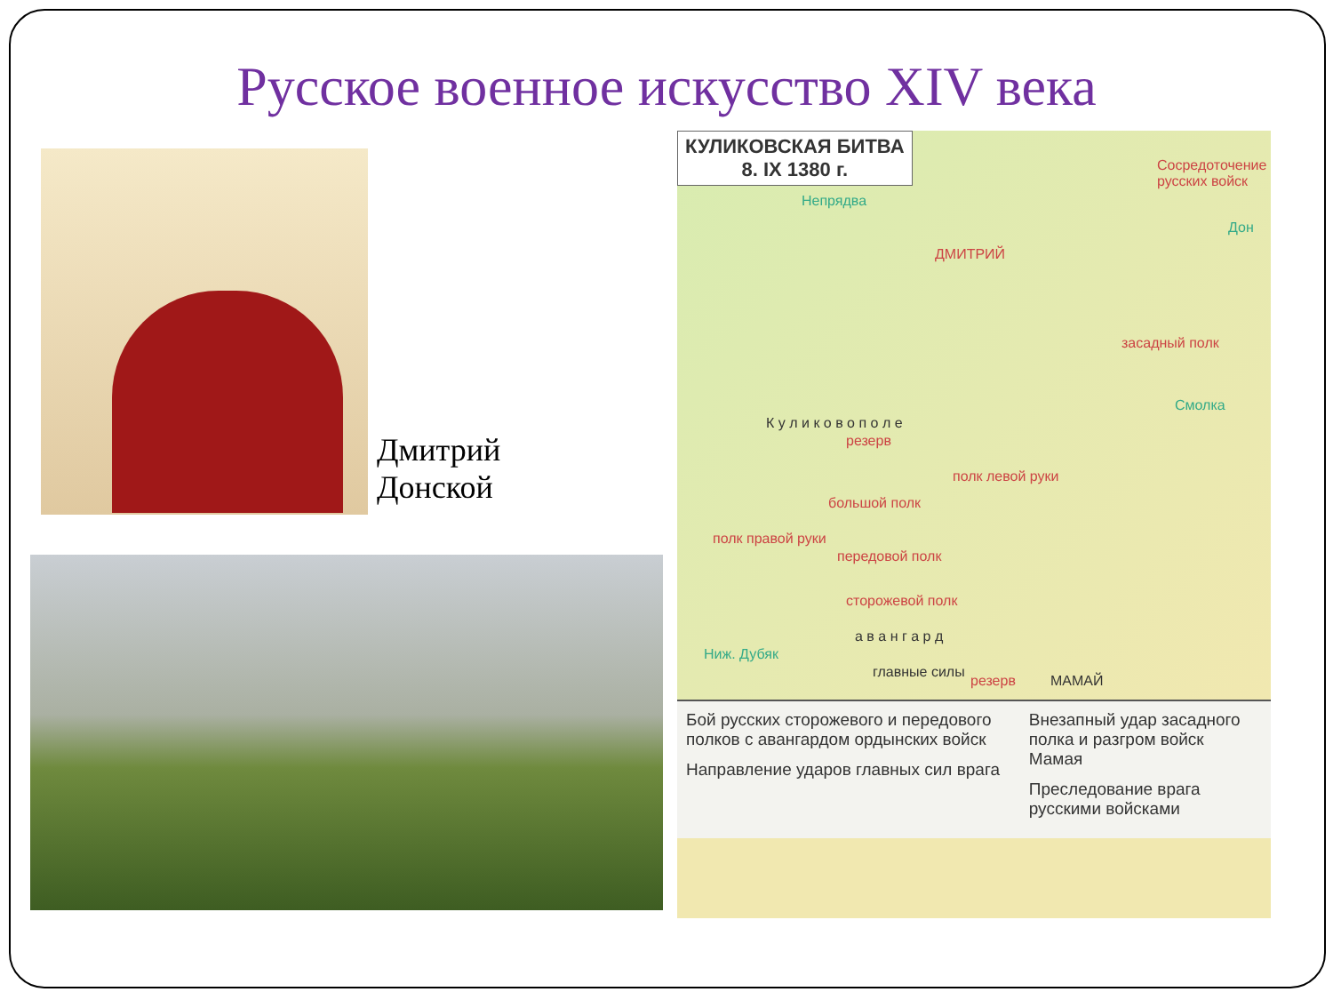Русское военное искусство XIV века
Дмитрий
Донской
КУЛИКОВСКАЯ БИТВА
8. IX 1380 г.
Непрядва
Сосредоточение русских войск
Дон
ДМИТРИЙ
засадный полк
Смолка
К у л и к о в о п о л е
резерв
полк левой руки
большой полк
полк правой руки
передовой полк
сторожевой полк
а в а н г а р д
главные силы
Ниж. Дубяк
резерв МАМАЙ
Бой русских сторожевого и передового полков с авангардом ордынских войск
Направление ударов главных сил врага
Внезапный удар засадного полка и разгром войск Мамая
Преследование врага русскими войсками